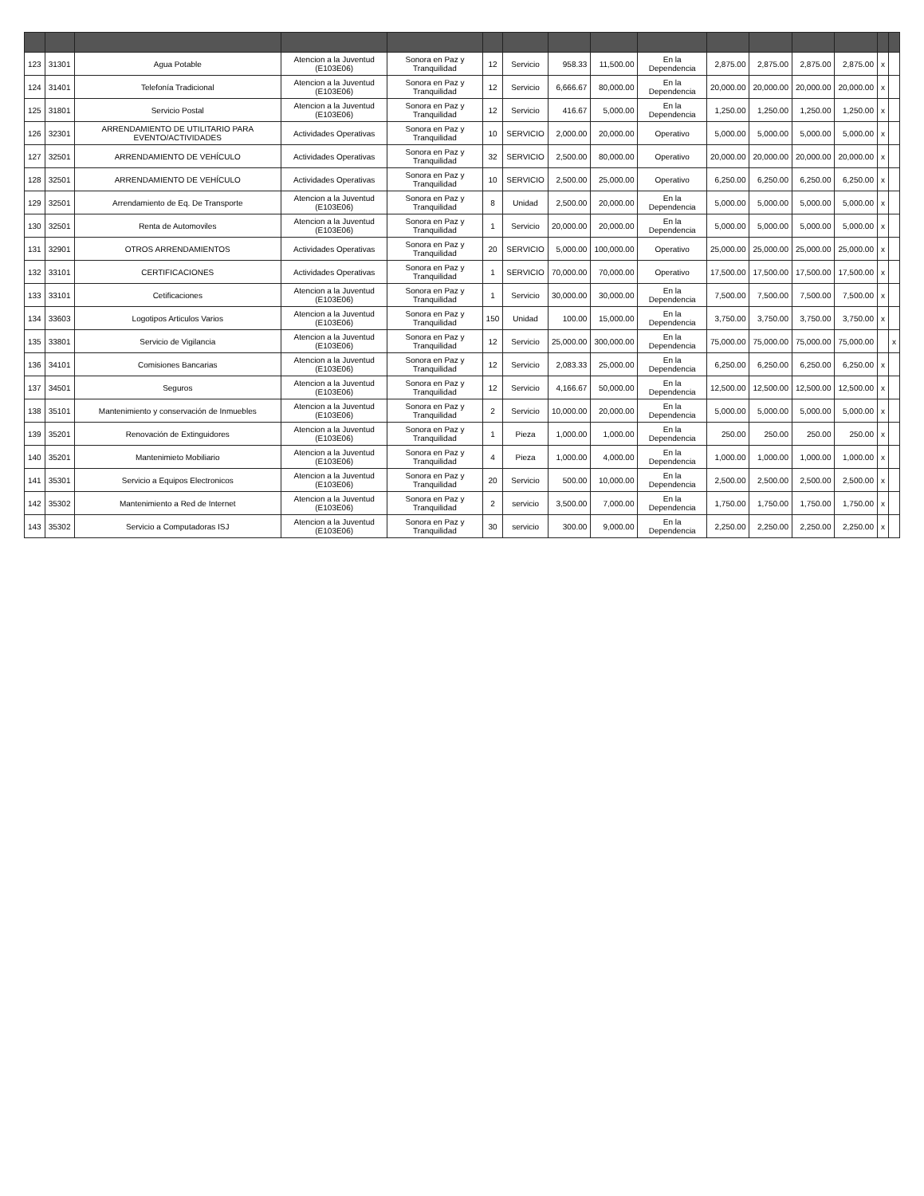| 123 | 31301 | Agua Potable | Atencion a la Juventud (E103E06) | Sonora en Paz y Tranquilidad | 12 | Servicio | 958.33 | 11,500.00 | En la Dependencia | 2,875.00 | 2,875.00 | 2,875.00 | 2,875.00 | x | |
| 124 | 31401 | Telefonía Tradicional | Atencion a la Juventud (E103E06) | Sonora en Paz y Tranquilidad | 12 | Servicio | 6,666.67 | 80,000.00 | En la Dependencia | 20,000.00 | 20,000.00 | 20,000.00 | 20,000.00 | x | |
| 125 | 31801 | Servicio Postal | Atencion a la Juventud (E103E06) | Sonora en Paz y Tranquilidad | 12 | Servicio | 416.67 | 5,000.00 | En la Dependencia | 1,250.00 | 1,250.00 | 1,250.00 | 1,250.00 | x | |
| 126 | 32301 | ARRENDAMIENTO DE UTILITARIO PARA EVENTO/ACTIVIDADES | Actividades Operativas | Sonora en Paz y Tranquilidad | 10 | SERVICIO | 2,000.00 | 20,000.00 | Operativo | 5,000.00 | 5,000.00 | 5,000.00 | 5,000.00 | x | |
| 127 | 32501 | ARRENDAMIENTO DE VEHÍCULO | Actividades Operativas | Sonora en Paz y Tranquilidad | 32 | SERVICIO | 2,500.00 | 80,000.00 | Operativo | 20,000.00 | 20,000.00 | 20,000.00 | 20,000.00 | x | |
| 128 | 32501 | ARRENDAMIENTO DE VEHÍCULO | Actividades Operativas | Sonora en Paz y Tranquilidad | 10 | SERVICIO | 2,500.00 | 25,000.00 | Operativo | 6,250.00 | 6,250.00 | 6,250.00 | 6,250.00 | x | |
| 129 | 32501 | Arrendamiento de Eq. De Transporte | Atencion a la Juventud (E103E06) | Sonora en Paz y Tranquilidad | 8 | Unidad | 2,500.00 | 20,000.00 | En la Dependencia | 5,000.00 | 5,000.00 | 5,000.00 | 5,000.00 | x | |
| 130 | 32501 | Renta de Automoviles | Atencion a la Juventud (E103E06) | Sonora en Paz y Tranquilidad | 1 | Servicio | 20,000.00 | 20,000.00 | En la Dependencia | 5,000.00 | 5,000.00 | 5,000.00 | 5,000.00 | x | |
| 131 | 32901 | OTROS ARRENDAMIENTOS | Actividades Operativas | Sonora en Paz y Tranquilidad | 20 | SERVICIO | 5,000.00 | 100,000.00 | Operativo | 25,000.00 | 25,000.00 | 25,000.00 | 25,000.00 | x | |
| 132 | 33101 | CERTIFICACIONES | Actividades Operativas | Sonora en Paz y Tranquilidad | 1 | SERVICIO | 70,000.00 | 70,000.00 | Operativo | 17,500.00 | 17,500.00 | 17,500.00 | 17,500.00 | x | |
| 133 | 33101 | Cetificaciones | Atencion a la Juventud (E103E06) | Sonora en Paz y Tranquilidad | 1 | Servicio | 30,000.00 | 30,000.00 | En la Dependencia | 7,500.00 | 7,500.00 | 7,500.00 | 7,500.00 | x | |
| 134 | 33603 | Logotipos Articulos Varios | Atencion a la Juventud (E103E06) | Sonora en Paz y Tranquilidad | 150 | Unidad | 100.00 | 15,000.00 | En la Dependencia | 3,750.00 | 3,750.00 | 3,750.00 | 3,750.00 | x | |
| 135 | 33801 | Servicio de Vigilancia | Atencion a la Juventud (E103E06) | Sonora en Paz y Tranquilidad | 12 | Servicio | 25,000.00 | 300,000.00 | En la Dependencia | 75,000.00 | 75,000.00 | 75,000.00 | 75,000.00 | | x |
| 136 | 34101 | Comisiones Bancarias | Atencion a la Juventud (E103E06) | Sonora en Paz y Tranquilidad | 12 | Servicio | 2,083.33 | 25,000.00 | En la Dependencia | 6,250.00 | 6,250.00 | 6,250.00 | 6,250.00 | x | |
| 137 | 34501 | Seguros | Atencion a la Juventud (E103E06) | Sonora en Paz y Tranquilidad | 12 | Servicio | 4,166.67 | 50,000.00 | En la Dependencia | 12,500.00 | 12,500.00 | 12,500.00 | 12,500.00 | x | |
| 138 | 35101 | Mantenimiento y conservación de Inmuebles | Atencion a la Juventud (E103E06) | Sonora en Paz y Tranquilidad | 2 | Servicio | 10,000.00 | 20,000.00 | En la Dependencia | 5,000.00 | 5,000.00 | 5,000.00 | 5,000.00 | x | |
| 139 | 35201 | Renovación de Extinguidores | Atencion a la Juventud (E103E06) | Sonora en Paz y Tranquilidad | 1 | Pieza | 1,000.00 | 1,000.00 | En la Dependencia | 250.00 | 250.00 | 250.00 | 250.00 | x | |
| 140 | 35201 | Mantenimieto Mobiliario | Atencion a la Juventud (E103E06) | Sonora en Paz y Tranquilidad | 4 | Pieza | 1,000.00 | 4,000.00 | En la Dependencia | 1,000.00 | 1,000.00 | 1,000.00 | 1,000.00 | x | |
| 141 | 35301 | Servicio a Equipos Electronicos | Atencion a la Juventud (E103E06) | Sonora en Paz y Tranquilidad | 20 | Servicio | 500.00 | 10,000.00 | En la Dependencia | 2,500.00 | 2,500.00 | 2,500.00 | 2,500.00 | x | |
| 142 | 35302 | Mantenimiento a Red de Internet | Atencion a la Juventud (E103E06) | Sonora en Paz y Tranquilidad | 2 | servicio | 3,500.00 | 7,000.00 | En la Dependencia | 1,750.00 | 1,750.00 | 1,750.00 | 1,750.00 | x | |
| 143 | 35302 | Servicio a Computadoras ISJ | Atencion a la Juventud (E103E06) | Sonora en Paz y Tranquilidad | 30 | servicio | 300.00 | 9,000.00 | En la Dependencia | 2,250.00 | 2,250.00 | 2,250.00 | 2,250.00 | x | |